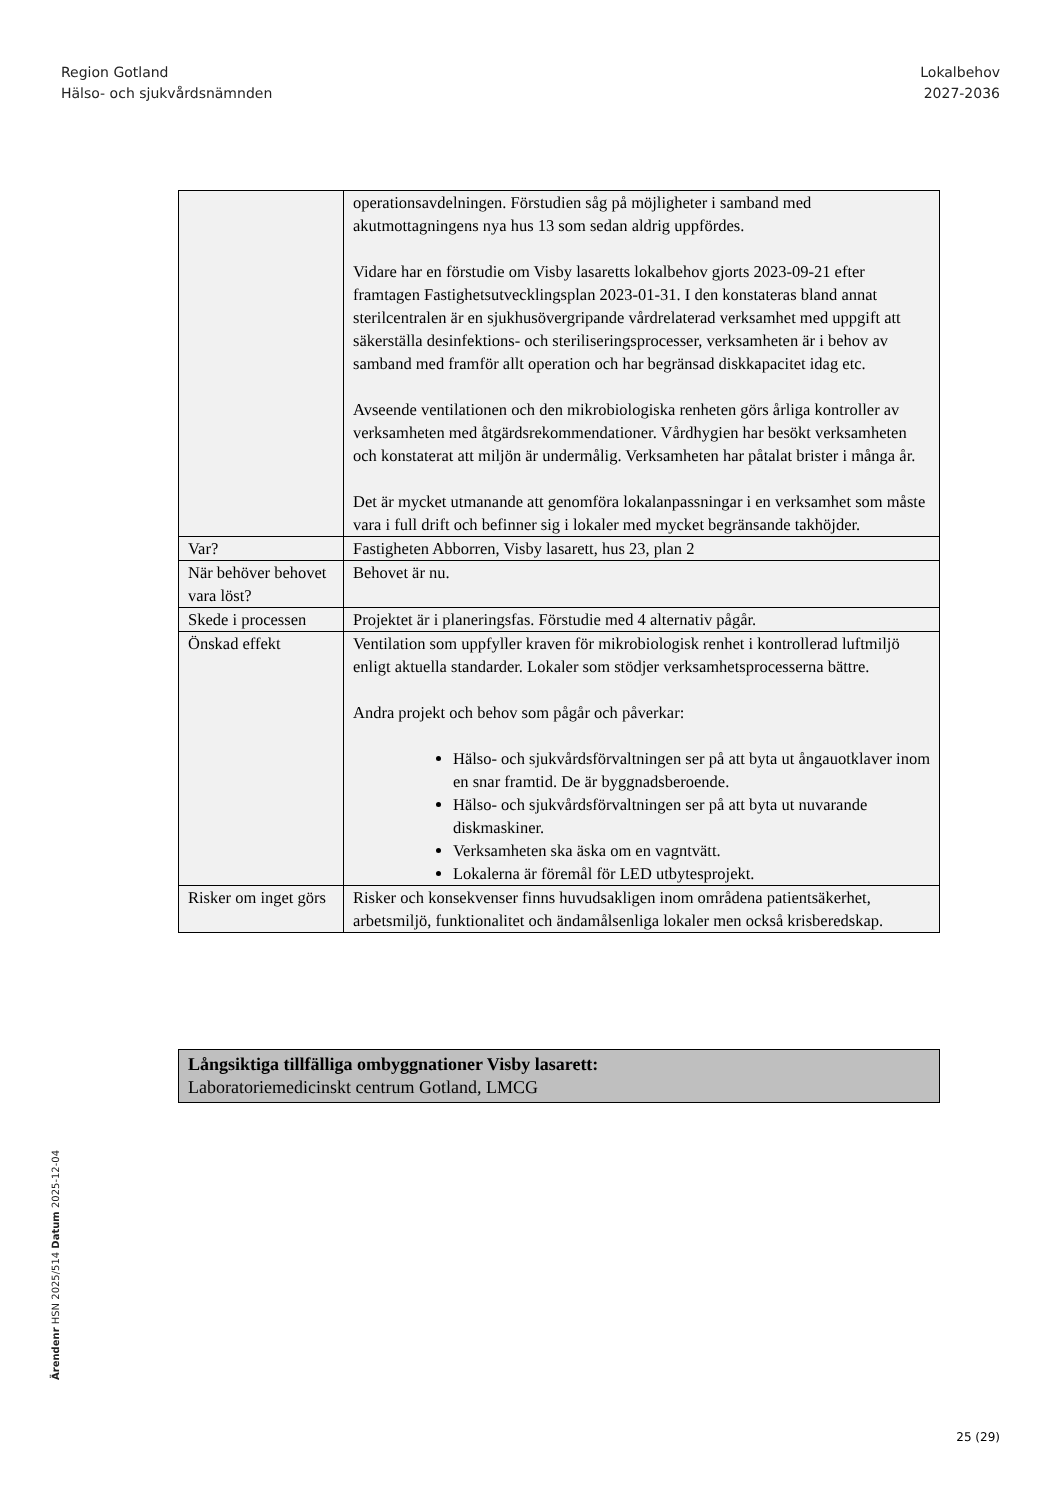Region Gotland
Hälso- och sjukvårdsnämnden
Lokalbehov
2027-2036
| | operationsavdelningen. Förstudien såg på möjligheter i samband med akutmottagningens nya hus 13 som sedan aldrig uppfördes. Vidare har en förstudie om Visby lasaretts lokalbehov gjorts 2023-09-21 efter framtagen Fastighetsutvecklingsplan 2023-01-31. I den konstateras bland annat sterilcentralen är en sjukhusövergripande vårdrelaterad verksamhet med uppgift att säkerställa desinfektions- och steriliseringsprocesser, verksamheten är i behov av samband med framför allt operation och har begränsad diskkapacitet idag etc. Avseende ventilationen och den mikrobiologiska renheten görs årliga kontroller av verksamheten med åtgärdsrekommendationer. Vårdhygien har besökt verksamheten och konstaterat att miljön är undermålig. Verksamheten har påtalat brister i många år. Det är mycket utmanande att genomföra lokalanpassningar i en verksamhet som måste vara i full drift och befinner sig i lokaler med mycket begränsande takhöjder. |
| Var? | Fastigheten Abborren, Visby lasarett, hus 23, plan 2 |
| När behöver behovet vara löst? | Behovet är nu. |
| Skede i processen | Projektet är i planeringsfas. Förstudie med 4 alternativ pågår. |
| Önskad effekt | Ventilation som uppfyller kraven för mikrobiologisk renhet i kontrollerad luftmiljö enligt aktuella standarder. Lokaler som stödjer verksamhetsprocesserna bättre. Andra projekt och behov som pågår och påverkar: Hälso- och sjukvårdsförvaltningen ser på att byta ut ångauotklaver inom en snar framtid. De är byggnadsberoende. Hälso- och sjukvårdsförvaltningen ser på att byta ut nuvarande diskmaskiner. Verksamheten ska äska om en vagntvätt. Lokalerna är föremål för LED utbytesprojekt. |
| Risker om inget görs | Risker och konsekvenser finns huvudsakligen inom områdena patientsäkerhet, arbetsmiljö, funktionalitet och ändamålsenliga lokaler men också krisberedskap. |
Långsiktiga tillfälliga ombyggnationer Visby lasarett:
Laboratoriemedicinskt centrum Gotland, LMCG
Ärendenr HSN 2025/514 Datum 2025-12-04
25 (29)